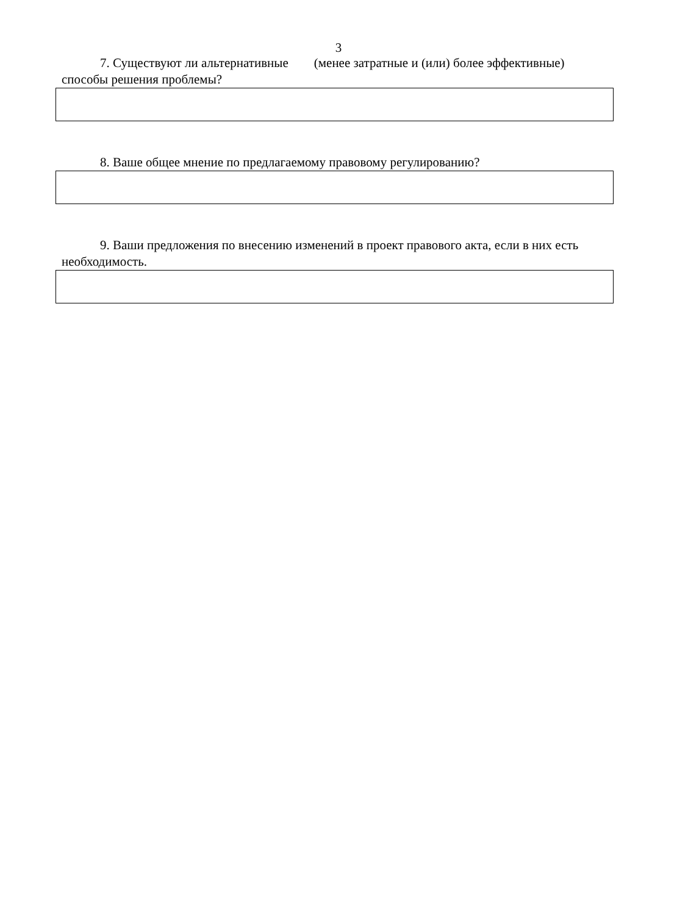3
7. Существуют ли альтернативные (менее затратные и (или) более эффективные) способы решения проблемы?
8. Ваше общее мнение по предлагаемому правовому регулированию?
9. Ваши предложения по внесению изменений в проект правового акта, если в них есть необходимость.